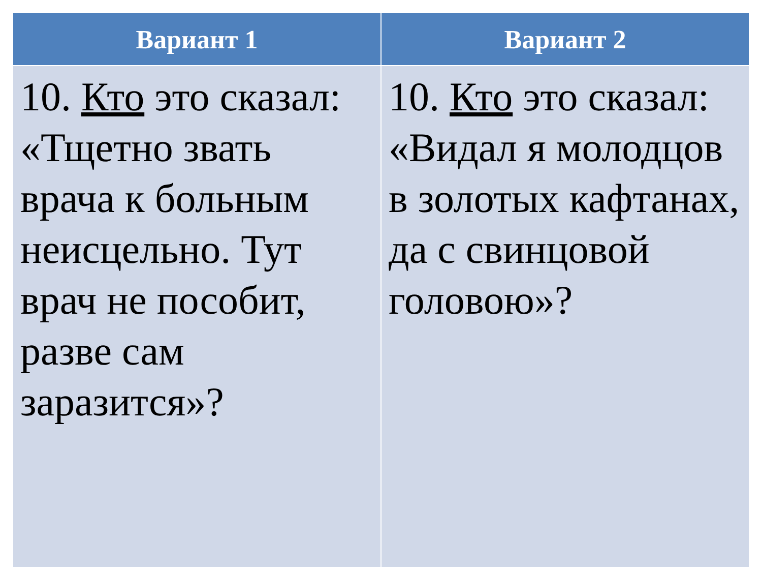| Вариант 1 | Вариант 2 |
| --- | --- |
| 10. Кто это сказал: «Тщетно звать врача к больным неисцельно. Тут врач не пособит, разве сам заразится»? | 10. Кто это сказал: «Видал я молодцов в золотых кафтанах, да с свинцовой головою»? |